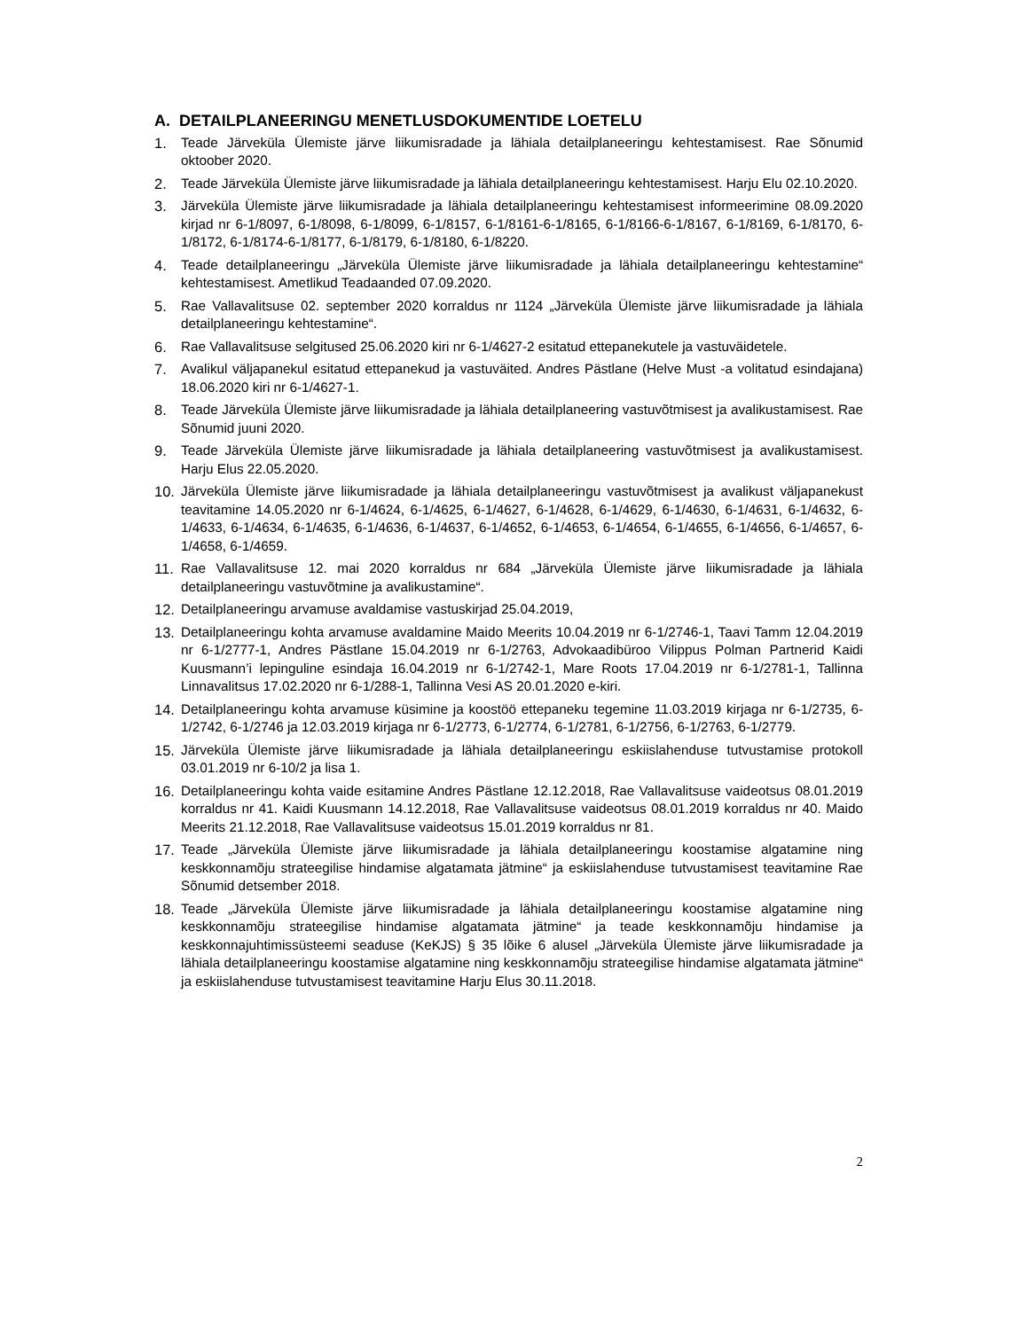A. DETAILPLANEERINGU MENETLUSDOKUMENTIDE LOETELU
1. Teade Järveküla Ülemiste järve liikumisradade ja lähiala detailplaneeringu kehtestamisest. Rae Sõnumid oktoober 2020.
2. Teade Järveküla Ülemiste järve liikumisradade ja lähiala detailplaneeringu kehtestamisest. Harju Elu 02.10.2020.
3. Järveküla Ülemiste järve liikumisradade ja lähiala detailplaneeringu kehtestamisest informeerimine 08.09.2020 kirjad nr 6-1/8097, 6-1/8098, 6-1/8099, 6-1/8157, 6-1/8161-6-1/8165, 6-1/8166-6-1/8167, 6-1/8169, 6-1/8170, 6-1/8172, 6-1/8174-6-1/8177, 6-1/8179, 6-1/8180, 6-1/8220.
4. Teade detailplaneeringu „Järveküla Ülemiste järve liikumisradade ja lähiala detailplaneeringu kehtestamine“ kehtestamisest. Ametlikud Teadaanded 07.09.2020.
5. Rae Vallavalitsuse 02. september 2020 korraldus nr 1124 „Järveküla Ülemiste järve liikumisradade ja lähiala detailplaneeringu kehtestamine“.
6. Rae Vallavalitsuse selgitused 25.06.2020 kiri nr 6-1/4627-2 esitatud ettepanekutele ja vastuväidetele.
7. Avalikul väljapanekul esitatud ettepanekud ja vastuväited. Andres Pästlane (Helve Must -a volitatud esindajana) 18.06.2020 kiri nr 6-1/4627-1.
8. Teade Järveküla Ülemiste järve liikumisradade ja lähiala detailplaneering vastuvõtmisest ja avalikustamisest. Rae Sõnumid juuni 2020.
9. Teade Järveküla Ülemiste järve liikumisradade ja lähiala detailplaneering vastuvõtmisest ja avalikustamisest. Harju Elus 22.05.2020.
10. Järveküla Ülemiste järve liikumisradade ja lähiala detailplaneeringu vastuvõtmisest ja avalikust väljapanekust teavitamine 14.05.2020 nr 6-1/4624, 6-1/4625, 6-1/4627, 6-1/4628, 6-1/4629, 6-1/4630, 6-1/4631, 6-1/4632, 6-1/4633, 6-1/4634, 6-1/4635, 6-1/4636, 6-1/4637, 6-1/4652, 6-1/4653, 6-1/4654, 6-1/4655, 6-1/4656, 6-1/4657, 6-1/4658, 6-1/4659.
11. Rae Vallavalitsuse 12. mai 2020 korraldus nr 684 „Järveküla Ülemiste järve liikumisradade ja lähiala detailplaneeringu vastuvõtmine ja avalikustamine“.
12. Detailplaneeringu arvamuse avaldamise vastuskirjad 25.04.2019,
13. Detailplaneeringu kohta arvamuse avaldamine Maido Meerits 10.04.2019 nr 6-1/2746-1, Taavi Tamm 12.04.2019 nr 6-1/2777-1, Andres Pästlane 15.04.2019 nr 6-1/2763, Advokaadibüroo Vilippus Polman Partnerid Kaidi Kuusmann’i lepinguline esindaja 16.04.2019 nr 6-1/2742-1, Mare Roots 17.04.2019 nr 6-1/2781-1, Tallinna Linnavalitsus 17.02.2020 nr 6-1/288-1, Tallinna Vesi AS 20.01.2020 e-kiri.
14. Detailplaneeringu kohta arvamuse küsimine ja koostöö ettepaneku tegemine 11.03.2019 kirjaga nr 6-1/2735, 6-1/2742, 6-1/2746 ja 12.03.2019 kirjaga nr 6-1/2773, 6-1/2774, 6-1/2781, 6-1/2756, 6-1/2763, 6-1/2779.
15. Järveküla Ülemiste järve liikumisradade ja lähiala detailplaneeringu eskiislahenduse tutvustamise protokoll 03.01.2019 nr 6-10/2 ja lisa 1.
16. Detailplaneeringu kohta vaide esitamine Andres Pästlane 12.12.2018, Rae Vallavalitsuse vaideotsus 08.01.2019 korraldus nr 41. Kaidi Kuusmann 14.12.2018, Rae Vallavalitsuse vaideotsus 08.01.2019 korraldus nr 40. Maido Meerits 21.12.2018, Rae Vallavalitsuse vaideotsus 15.01.2019 korraldus nr 81.
17. Teade „Järveküla Ülemiste järve liikumisradade ja lähiala detailplaneeringu koostamise algatamine ning keskkonnamõju strateegilise hindamise algatamata jätmine“ ja eskiislahenduse tutvustamisest teavitamine Rae Sõnumid detsember 2018.
18. Teade „Järveküla Ülemiste järve liikumisradade ja lähiala detailplaneeringu koostamise algatamine ning keskkonnamõju strateegilise hindamise algatamata jätmine“ ja teade keskkonnamõju hindamise ja keskkonnajuhtimissüsteemi seaduse (KeKJS) § 35 lõike 6 alusel „Järveküla Ülemiste järve liikumisradade ja lähiala detailplaneeringu koostamise algatamine ning keskkonnamõju strateegilise hindamise algatamata jätmine“ ja eskiislahenduse tutvustamisest teavitamine Harju Elus 30.11.2018.
2